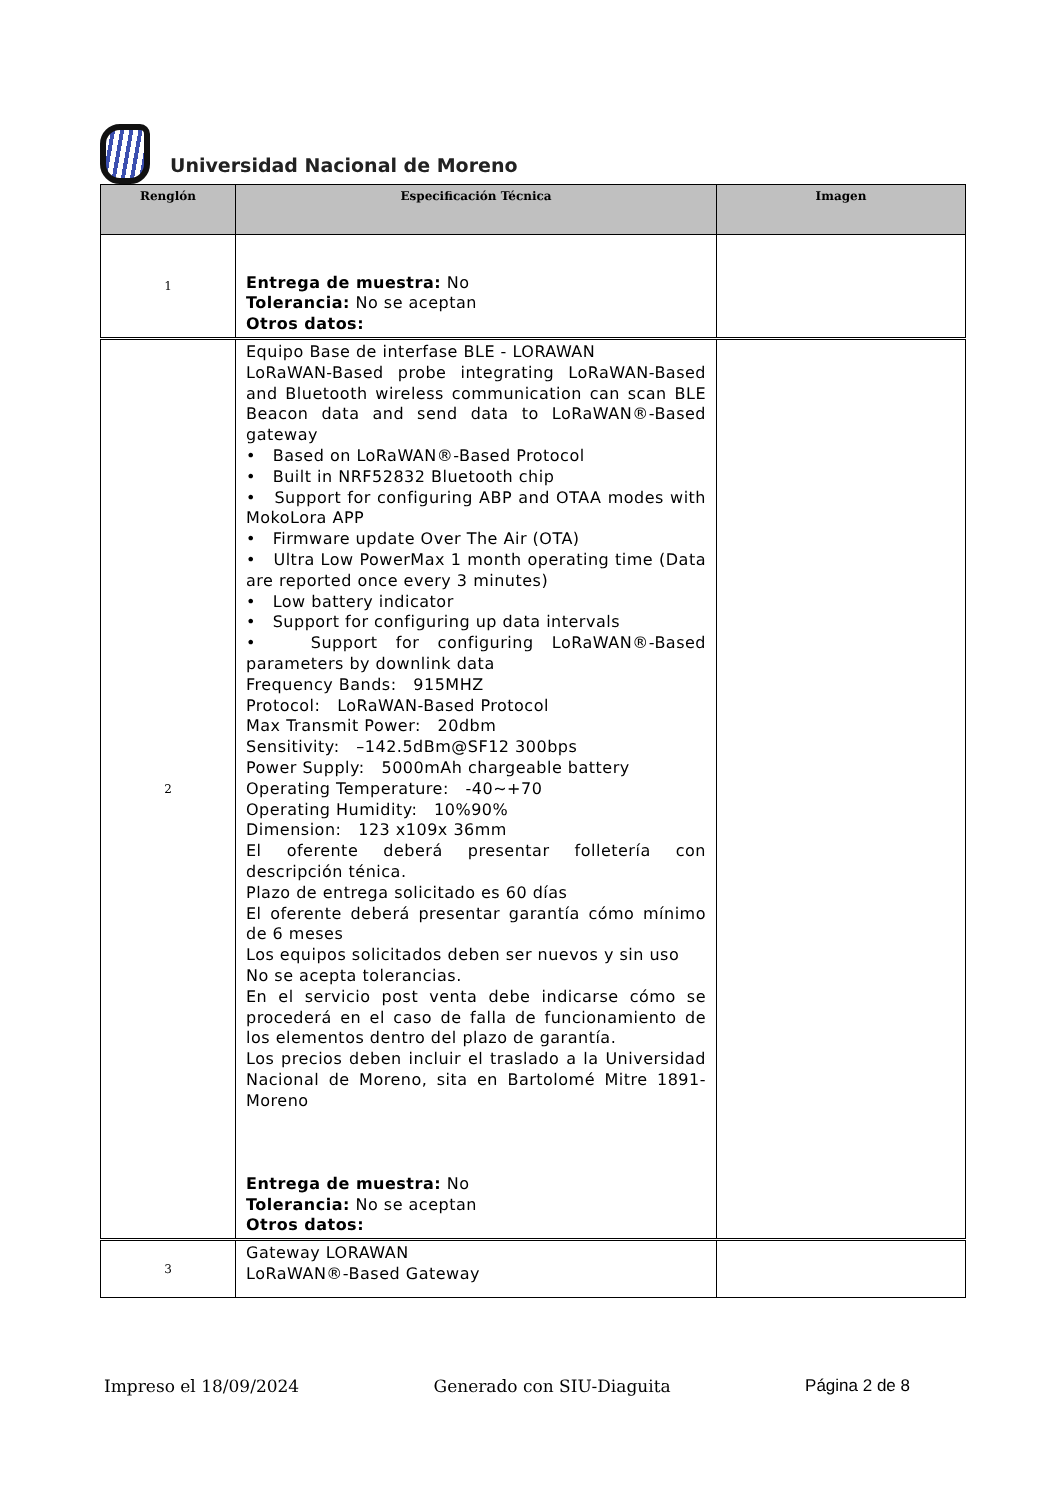Universidad Nacional de Moreno
| Renglón | Especificación Técnica | Imagen |
| --- | --- | --- |
| 1 | Entrega de muestra: No Tolerancia: No se aceptan Otros datos: | |
| 2 | Equipo Base de interfase BLE - LORAWAN LoRaWAN-Based probe integrating LoRaWAN-Based and Bluetooth wireless communication can scan BLE Beacon data and send data to LoRaWAN®-Based gateway • Based on LoRaWAN®-Based Protocol • Built in NRF52832 Bluetooth chip • Support for configuring ABP and OTAA modes with MokoLora APP • Firmware update Over The Air (OTA) • Ultra Low PowerMax 1 month operating time (Data are reported once every 3 minutes) • Low battery indicator • Support for configuring up data intervals • Support for configuring LoRaWAN®-Based parameters by downlink data Frequency Bands: 915MHZ Protocol: LoRaWAN-Based Protocol Max Transmit Power: 20dbm Sensitivity: –142.5dBm@SF12 300bps Power Supply: 5000mAh chargeable battery Operating Temperature: -40~+70 Operating Humidity: 10%90% Dimension: 123 x109x 36mm El oferente deberá presentar folletería con descripción ténica. Plazo de entrega solicitado es 60 días El oferente deberá presentar garantía cómo mínimo de 6 meses Los equipos solicitados deben ser nuevos y sin uso No se acepta tolerancias. En el servicio post venta debe indicarse cómo se procederá en el caso de falla de funcionamiento de los elementos dentro del plazo de garantía. Los precios deben incluir el traslado a la Universidad Nacional de Moreno, sita en Bartolomé Mitre 1891- Moreno Entrega de muestra: No Tolerancia: No se aceptan Otros datos: | |
| 3 | Gateway LORAWAN LoRaWAN®-Based Gateway | |
Impreso el 18/09/2024 Generado con SIU-Diaguita Página 2 de 8